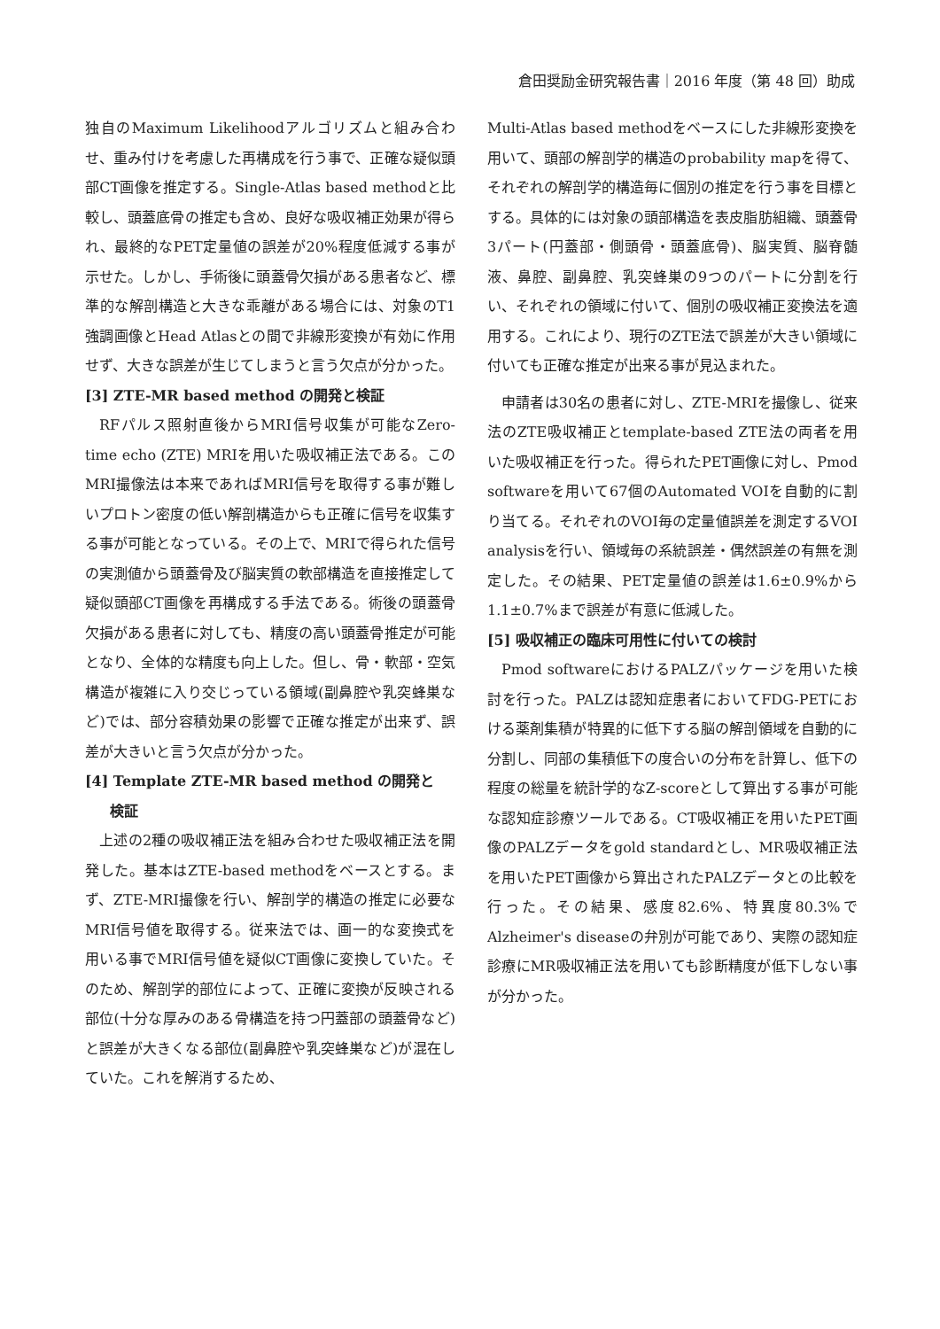倉田奨励金研究報告書｜2016 年度（第 48 回）助成
独自のMaximum Likelihoodアルゴリズムと組み合わせ、重み付けを考慮した再構成を行う事で、正確な疑似頭部CT画像を推定する。Single-Atlas based methodと比較し、頭蓋底骨の推定も含め、良好な吸収補正効果が得られ、最終的なPET定量値の誤差が20%程度低減する事が示せた。しかし、手術後に頭蓋骨欠損がある患者など、標準的な解剖構造と大きな乖離がある場合には、対象のT1強調画像とHead Atlasとの間で非線形変換が有効に作用せず、大きな誤差が生じてしまうと言う欠点が分かった。
[3] ZTE-MR based method の開発と検証
RFパルス照射直後からMRI信号収集が可能なZero-time echo (ZTE) MRIを用いた吸収補正法である。このMRI撮像法は本来であればMRI信号を取得する事が難しいプロトン密度の低い解剖構造からも正確に信号を収集する事が可能となっている。その上で、MRIで得られた信号の実測値から頭蓋骨及び脳実質の軟部構造を直接推定して疑似頭部CT画像を再構成する手法である。術後の頭蓋骨欠損がある患者に対しても、精度の高い頭蓋骨推定が可能となり、全体的な精度も向上した。但し、骨・軟部・空気構造が複雑に入り交じっている領域(副鼻腔や乳突蜂巣など)では、部分容積効果の影響で正確な推定が出来ず、誤差が大きいと言う欠点が分かった。
[4] Template ZTE-MR based method の開発と
検証
上述の2種の吸収補正法を組み合わせた吸収補正法を開発した。基本はZTE-based methodをベースとする。まず、ZTE-MRI撮像を行い、解剖学的構造の推定に必要なMRI信号値を取得する。従来法では、画一的な変換式を用いる事でMRI信号値を疑似CT画像に変換していた。そのため、解剖学的部位によって、正確に変換が反映される部位(十分な厚みのある骨構造を持つ円蓋部の頭蓋骨など)と誤差が大きくなる部位(副鼻腔や乳突蜂巣など)が混在していた。これを解消するため、
Multi-Atlas based methodをベースにした非線形変換を用いて、頭部の解剖学的構造のprobability mapを得て、それぞれの解剖学的構造毎に個別の推定を行う事を目標とする。具体的には対象の頭部構造を表皮脂肪組織、頭蓋骨3パート(円蓋部・側頭骨・頭蓋底骨)、脳実質、脳脊髄液、鼻腔、副鼻腔、乳突蜂巣の9つのパートに分割を行い、それぞれの領域に付いて、個別の吸収補正変換法を適用する。これにより、現行のZTE法で誤差が大きい領域に付いても正確な推定が出来る事が見込まれた。
申請者は30名の患者に対し、ZTE-MRIを撮像し、従来法のZTE吸収補正とtemplate-based ZTE法の両者を用いた吸収補正を行った。得られたPET画像に対し、Pmod softwareを用いて67個のAutomated VOIを自動的に割り当てる。それぞれのVOI毎の定量値誤差を測定するVOI analysisを行い、領域毎の系統誤差・偶然誤差の有無を測定した。その結果、PET定量値の誤差は1.6±0.9%から1.1±0.7%まで誤差が有意に低減した。
[5] 吸収補正の臨床可用性に付いての検討
Pmod softwareにおけるPALZパッケージを用いた検討を行った。PALZは認知症患者においてFDG-PETにおける薬剤集積が特異的に低下する脳の解剖領域を自動的に分割し、同部の集積低下の度合いの分布を計算し、低下の程度の総量を統計学的なZ-scoreとして算出する事が可能な認知症診療ツールである。CT吸収補正を用いたPET画像のPALZデータをgold standardとし、MR吸収補正法を用いたPET画像から算出されたPALZデータとの比較を行った。その結果、感度82.6%、特異度80.3%でAlzheimer's diseaseの弁別が可能であり、実際の認知症診療にMR吸収補正法を用いても診断精度が低下しない事が分かった。